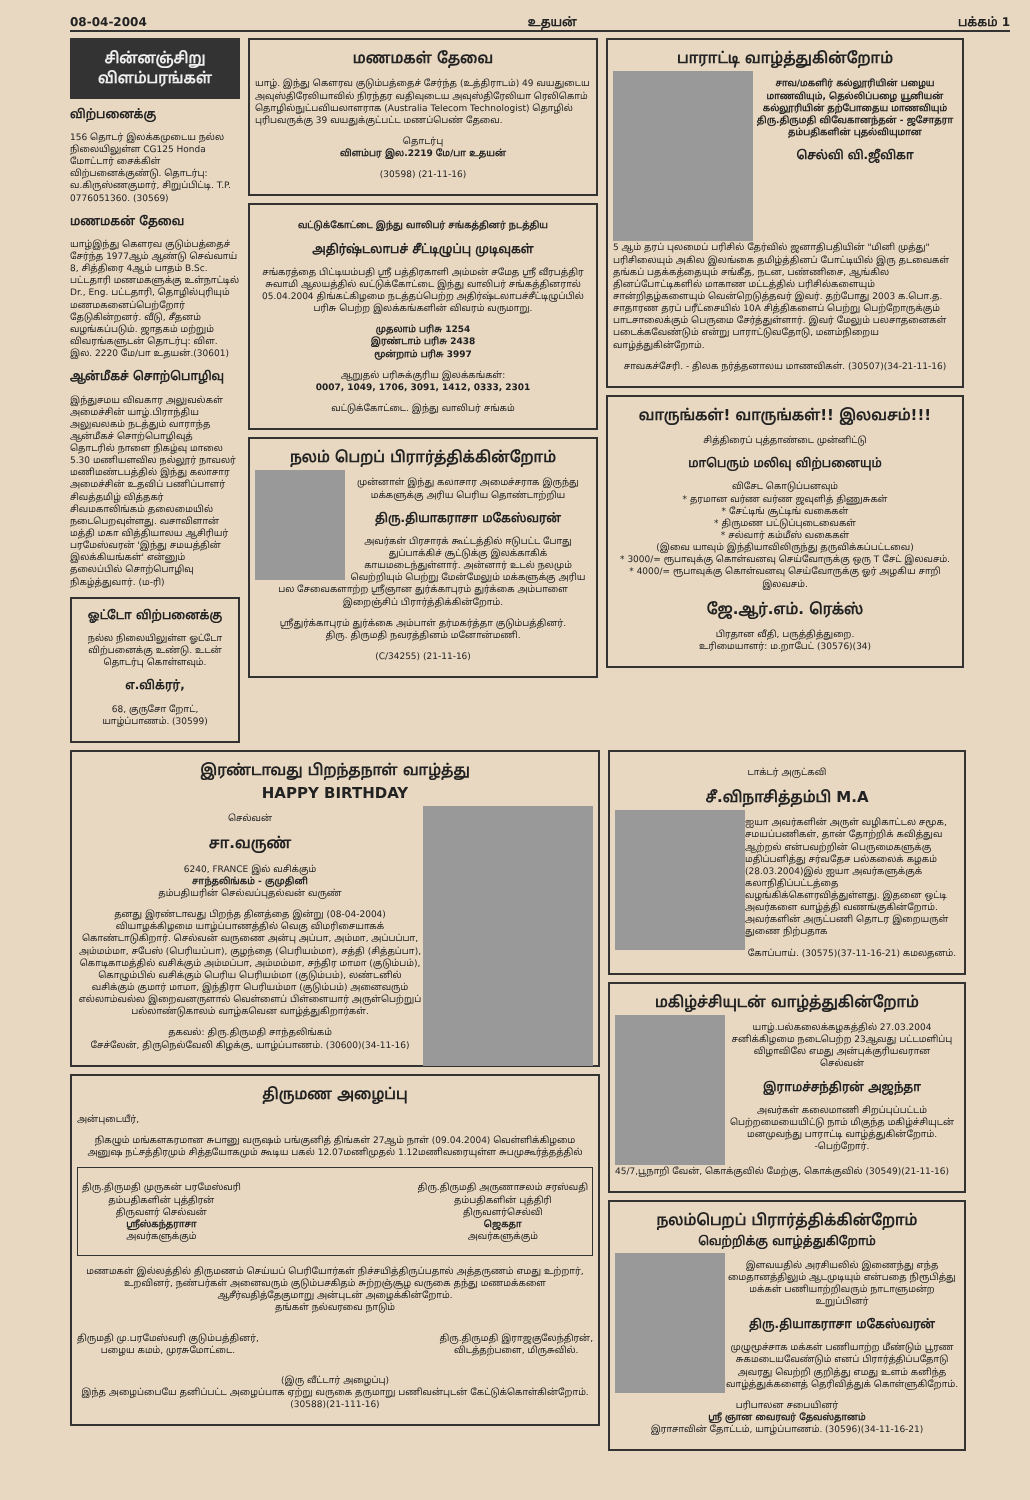08-04-2004 உதயன் பக்கம் 1
சின்னஞ்சிறு விளம்பரங்கள்
விற்பனைக்கு
156 தொடர் இலக்கமுடைய நல்ல நிலையிலுள்ள CG125 Honda மோட்டார் சைக்கிள் விற்பனைக்குண்டு. தொடர்பு: வ.கிருஸ்ணகுமார், சிறுப்பிட்டி. T.P. 0776051360. (30569)
மணமகன் தேவை
யாழ்இந்து கௌரவ குடும்பத்தைச் சேர்ந்த 1977ஆம் ஆண்டு செவ்வாய் 8, சித்திரை 4ஆம் பாதம் B.Sc. பட்டதாரி மணமகளுக்கு உள்நாட்டில் Dr., Eng. பட்டதாரி, தொழில்புரியும் மணமகனைப்பெற்றோர் தேடுகின்றனர். வீடு, சீதனம் வழங்கப்படும். ஜாதகம் மற்றும் விவரங்களுடன் தொடர்பு: விள. இல. 2220 மே/பா உதயன்.(30601)
ஆன்மீகச் சொற்பொழிவு
இந்துசமய விவகார அலுவல்கள் அமைச்சின் யாழ்.பிராந்திய அலுவலகம் நடத்தும் வாராந்த ஆன்மீகச் சொற்பொழிவுத் தொடரில் நாளை நிகழ்வு மாலை 5.30 மணியளவில நல்லூர் நாவலர் மணிமண்டபத்தில் இந்து கலாசார அமைச்சின் உதவிப் பணிப்பாளர் சிவத்தமிழ் வித்தகர் சிவமகாலிங்கம் தலைமையில் நடைபெறவுள்ளது. வசாவிளான் மத்தி மகா வித்தியாலய ஆசிரியர் பரமேஸ்வரன் 'இந்து சமயத்தின் இலக்கியங்கள்' என்னும் தலைப்பில் சொற்பொழிவு நிகழ்த்துவார். (ம-ரி)
ஓட்டோ விற்பனைக்கு
நல்ல நிலையிலுள்ள ஓட்டோ விற்பனைக்கு உண்டு. உடன் தொடர்பு கொள்ளவும்.
எ.விக்ரர்,
68, குருசோ றோட், யாழ்ப்பாணம். (30599)
மணமகள் தேவை
யாழ். இந்து கௌரவ குடும்பத்தைச் சேர்ந்த (உத்திராடம்) 49 வயதுடைய அவுஸ்திரேலியாவில் நிரந்தர வதிவுடைய அவுஸ்திரேலியா ரெலிகொம் தொழில்நுட்பவியலாளராக (Australia Telecom Technologist) தொழில் புரிபவருக்கு 39 வயதுக்குட்பட்ட மணப்பெண் தேவை.
தொடர்பு
விளம்பர இல.2219 மே/பா உதயன்
(30598) (21-11-16)
வட்டுக்கோட்டை இந்து வாலிபர் சங்கத்தினர் நடத்திய
அதிர்ஷ்டலாபச் சீட்டிழுப்பு முடிவுகள்
சங்கரத்தை பிட்டியம்பதி ஸ்ரீ பத்திரகாளி அம்மன் சமேத ஸ்ரீ வீரபத்திர சுவாமி ஆலயத்தில் வட்டுக்கோட்டை இந்து வாலிபர் சங்கத்தினரால் 05.04.2004 திங்கட்கிழமை நடத்தப்பெற்ற அதிர்ஷ்டலாபச்சீட்டிழுப்பில் பரிசு பெற்ற இலக்கங்களின் விவரம் வருமாறு.
முதலாம் பரிசு 1254
இரண்டாம் பரிசு 2438
மூன்றாம் பரிசு 3997
ஆறுதல் பரிசுக்குரிய இலக்கங்கள்:
0007, 1049, 1706, 3091, 1412, 0333, 2301
வட்டுக்கோட்டை. இந்து வாலிபர் சங்கம்
நலம் பெறப் பிரார்த்திக்கின்றோம்
முன்னாள் இந்து கலாசார அமைச்சராக இருந்து மக்களுக்கு அரிய பெரிய தொண்டாற்றிய
திரு.தியாகராசா மகேஸ்வரன்
அவர்கள் பிரசாரக் கூட்டத்தில் ஈடுபட்ட போது துப்பாக்கிச் சூட்டுக்கு இலக்காகிக் காயமடைந்துள்ளார். அன்னார் உடல் நலமும் வெற்றியும் பெற்று மேன்மேலும் மக்களுக்கு அரிய பல சேவைகளாற்ற ஸ்ரீஞான துர்க்காபுரம் துர்க்கை அம்பாளை இறைஞ்சிப் பிரார்த்திக்கின்றோம்.
ஸ்ரீதுர்க்காபுரம் துர்க்கை அம்பாள் தர்மகர்த்தா குடும்பத்தினர்.
திரு. திருமதி நவரத்தினம் மனோன்மணி.
(C/34255) (21-11-16)
பாராட்டி வாழ்த்துகின்றோம்
சாவ/மகளிர் கல்லூரியின் பழைய மாணவியும், தெல்லிப்பழை யூனியன் கல்லூரியின் தற்போதைய மாணவியும் திரு.திருமதி விவேகானந்தன் - ஜசோதரா தம்பதிகளின் புதல்வியுமான
செல்வி வி.ஜீவிகா
5 ஆம் தரப் புலமைப் பரிசில் தேர்வில் ஜனாதிபதியின் "மினி முத்து" பரிசிலையும் அகில இலங்கை தமிழ்த்தினப் போட்டியில் இரு தடவைகள் தங்கப் பதக்கத்தையும் சங்கீத, நடன, பண்ணிசை, ஆங்கில தினப்போட்டிகளில் மாகாண மட்டத்தில் பரிசில்களையும் சான்றிதழ்களையும் வென்றெடுத்தவர் இவர். தற்போது 2003 க.பொ.த. சாதாரண தரப் பரீட்சையில் 10A சித்திகளைப் பெற்று பெற்றோருக்கும் பாடசாலைக்கும் பெருமை சேர்த்துள்ளார். இவர் மேலும் பலசாதனைகள் படைக்கவேண்டும் என்று பாராட்டுவதோடு, மனம்நிறைய வாழ்த்துகின்றோம்.
சாவகச்சேரி. - திலக நர்த்தனாலய மாணவிகள். (30507)(34-21-11-16)
வாருங்கள்! வாருங்கள்!! இலவசம்!!!
சித்திரைப் புத்தாண்டை முன்னிட்டு
மாபெரும் மலிவு விற்பனையும்
விசேட கொடுப்பனவும்
* தரமான வர்ண வர்ண ஜவுளித் திணுசுகள்
* சேட்டிங் சூட்டிங் வகைகள்
* திருமண பட்டுப்புடைவைகள்
* சல்வார் கம்மீஸ் வகைகள்
(இவை யாவும் இந்தியாவிலிருந்து தருவிக்கப்பட்டவை)
* 3000/= ரூபாவுக்கு கொள்வனவு செய்வோருக்கு ஒரு T சேட் இலவசம்.
* 4000/= ரூபாவுக்கு கொள்வனவு செய்வோருக்கு ஓர் அழகிய சாறி இலவசம்.
ஜே.ஆர்.எம். ரெக்ஸ்
பிரதான வீதி, பருத்தித்துறை.
உரிமையாளர்: ம.றாபேட் (30576)(34)
இரண்டாவது பிறந்தநாள் வாழ்த்து
HAPPY BIRTHDAY
செல்வன்
சா.வருண்
6240, FRANCE இல் வசிக்கும்
சாந்தலிங்கம் - குமுதினி
தம்பதியரின் செல்வப்புதல்வன் வருண்
தனது இரண்டாவது பிறந்த தினத்தை இன்று (08-04-2004) வியாழக்கிழமை யாழ்ப்பாணத்தில் வெகு விமரிசையாகக் கொண்டாடுகிறார். செல்வன் வருணை அன்பு அப்பா, அம்மா, அப்பப்பா, அம்மம்மா, சபேஸ் (பெரியப்பா), குழந்தை (பெரியம்மா), சத்தி (சித்தப்பா), கொடிகாமத்தில் வசிக்கும் அம்மப்பா, அம்மம்மா, சந்திர மாமா (குடும்பம்), கொழும்பில் வசிக்கும் பெரிய பெரியம்மா (குடும்பம்), லண்டனில் வசிக்கும் குமார் மாமா, இந்திரா பெரியம்மா (குடும்பம்) அனைவரும் எல்லாம்வல்ல இறைவனருளால் வெள்ளைப் பிள்ளையார் அருள்பெற்றுப் பல்லாண்டுகாலம் வாழ்கவென வாழ்த்துகிறார்கள்.
தகவல்: திரு.திருமதி சாந்தலிங்கம்
சேச்லேன், திருநெல்வேலி கிழக்கு, யாழ்ப்பாணம். (30600)(34-11-16)
திருமண அழைப்பு
அன்புடையீர்,
நிகழும் மங்களகரமான சுபானு வருஷம் பங்குனித் திங்கள் 27ஆம் நாள் (09.04.2004) வெள்ளிக்கிழமை அனுஷ நட்சத்திரமும் சித்தயோகமும் கூடிய பகல் 12.07மணிமுதல் 1.12மணிவரையுள்ள சுபமுகூர்த்தத்தில்
திரு.திருமதி முருகன் பரமேஸ்வரி
தம்பதிகளின் புத்திரன்
திருவளர் செல்வன்
ஸ்ரீஸ்கந்தராசா
அவர்களுக்கும்
திரு.திருமதி அருணாசலம் சரஸ்வதி
தம்பதிகளின் புத்திரி
திருவளர்செல்வி
ஜெகதா
அவர்களுக்கும்
மணமகள் இல்லத்தில் திருமணம் செய்யப் பெரியோர்கள் நிச்சயித்திருப்பதால் அத்தருணம் எமது உற்றார், உறவினர், நண்பர்கள் அனைவரும் குடும்பசகிதம் சுற்றஞ்சூழ வருகை தந்து மணமக்களை ஆசீர்வதித்தேகுமாறு அன்புடன் அழைக்கின்றோம்.
தங்கள் நல்வரவை நாடும்
திருமதி மு.பரமேஸ்வரி குடும்பத்தினர்,
பழைய கமம், முரசுமோட்டை.
திரு.திருமதி இராஜகுலேந்திரன்,
விடத்தற்பளை, மிருசுவில்.
(இரு வீட்டார் அழைப்பு)
இந்த அழைப்பையே தனிப்பட்ட அழைப்பாக ஏற்று வருகை தருமாறு பணிவன்புடன் கேட்டுக்கொள்கின்றோம்.
(30588)(21-111-16)
டாக்டர் அருட்கவி
சீ.விநாசித்தம்பி M.A
ஐயா அவர்களின் அருள் வழிகாட்டல சமூக, சமயப்பணிகள், தான் தோற்றிக் கவித்துவ ஆற்றல் என்பவற்றின் பெருமைகளுக்கு மதிப்பளித்து சர்வதேச பல்கலைக் கழகம் (28.03.2004)இல் ஐயா அவர்களுக்குக் கலாநிதிப்பட்டத்தை வழங்கிக்கௌரவித்துள்ளது. இதனை ஒட்டி அவர்களை வாழ்த்தி வணங்குகின்றோம். அவர்களின் அருட்பணி தொடர இறையருள் துணை நிற்பதாக
கோப்பாய். (30575)(37-11-16-21) கமலதனம்.
மகிழ்ச்சியுடன் வாழ்த்துகின்றோம்
யாழ்.பல்கலைக்கழகத்தில் 27.03.2004 சனிக்கிழமை நடைபெற்ற 23ஆவது பட்டமளிப்பு விழாவிலே எமது அன்புக்குரியவரான
செல்வன்
இராமச்சந்திரன் அஜந்தா
அவர்கள் கலைமாணி சிறப்புப்பட்டம் பெற்றமையையிட்டு நாம் மிகுந்த மகிழ்ச்சியுடன் மனமுவந்து பாராட்டி வாழ்த்துகின்றோம்.
-பெற்றோர்.
45/7,பூநாறி வேன், கொக்குவில் மேற்கு, கொக்குவில் (30549)(21-11-16)
நலம்பெறப் பிரார்த்திக்கின்றோம்
வெற்றிக்கு வாழ்த்துகிறோம்
இளவயதில் அரசியலில் இணைந்து எந்த மைதானத்திலும் ஆடமுடியும் என்பதை நிரூபித்து மக்கள் பணியாற்றிவரும் நாடாளுமன்ற உறுப்பினர்
திரு.தியாகராசா மகேஸ்வரன்
முழுமூச்சாக மக்கள் பணியாற்ற மீண்டும் பூரண சுகமடையவேண்டும் எனப் பிரார்த்திப்பதோடு அவரது வெற்றி குறித்து எமது உளம் கனிந்த வாழ்த்துக்களைத் தெரிவித்துக் கொள்ளுகிறோம்.
பரிபாலன சபையினர்
ஸ்ரீ ஞான வைரவர் தேவஸ்தானம்
இராசாவின் தோட்டம், யாழ்ப்பாணம். (30596)(34-11-16-21)